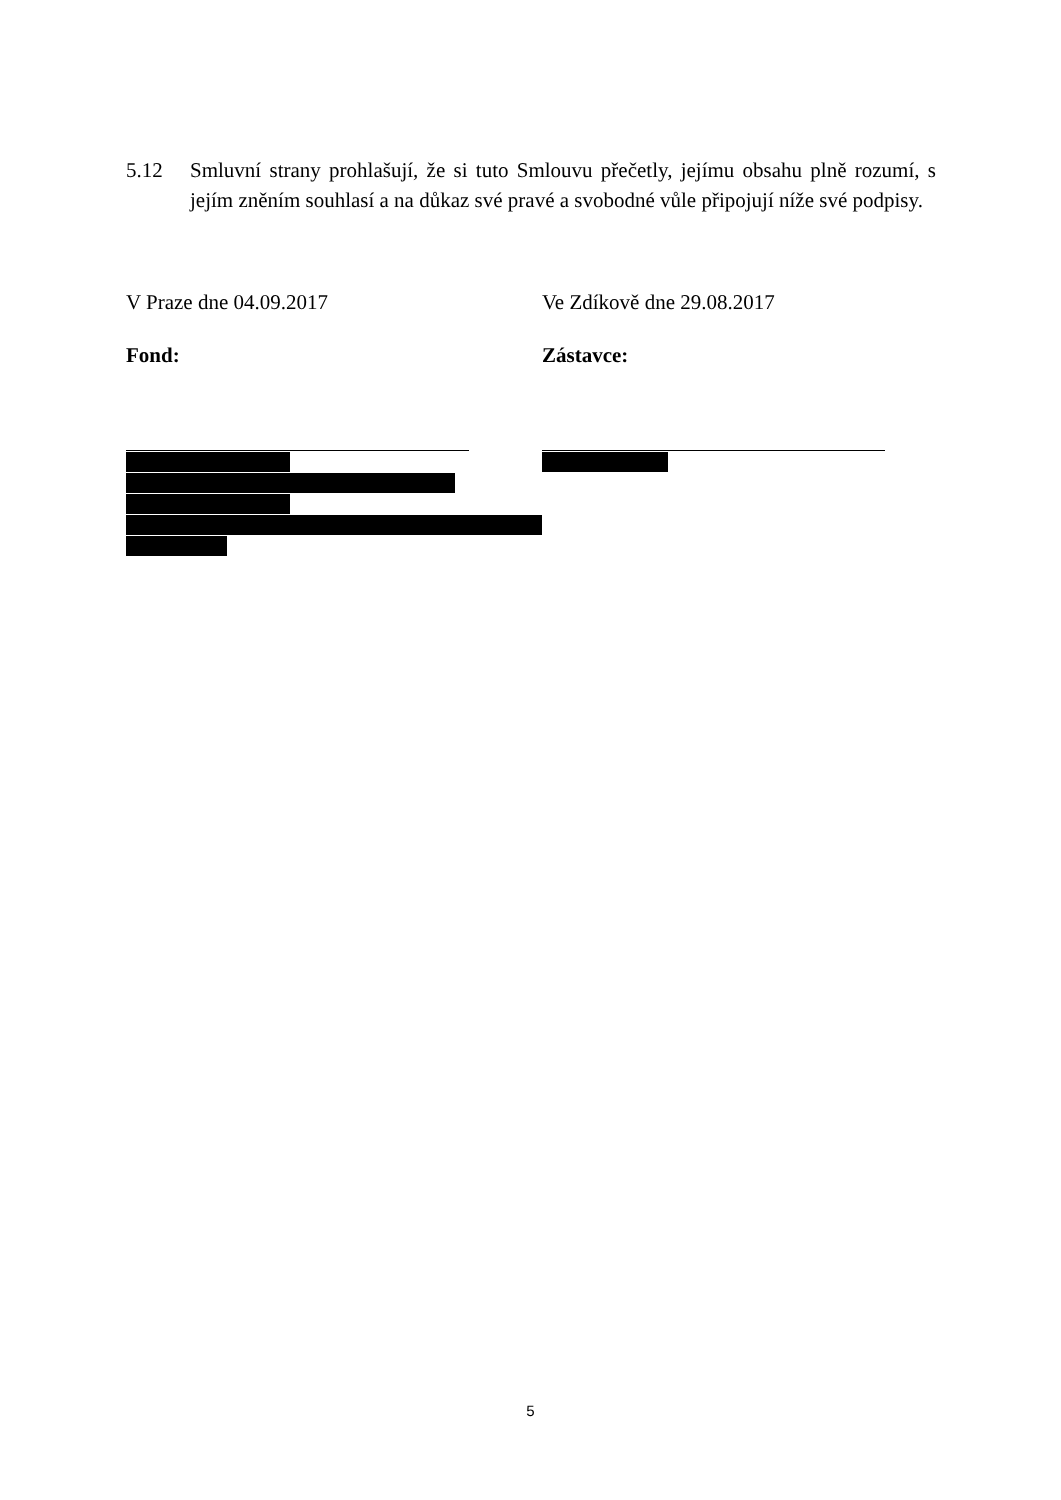5.12 Smluvní strany prohlašují, že si tuto Smlouvu přečetly, jejímu obsahu plně rozumí, s jejím zněním souhlasí a na důkaz své pravé a svobodné vůle připojují níže své podpisy.
V Praze dne 04.09.2017
Fond:
Ve Zdíkově dne 29.08.2017
Zástavce:
5